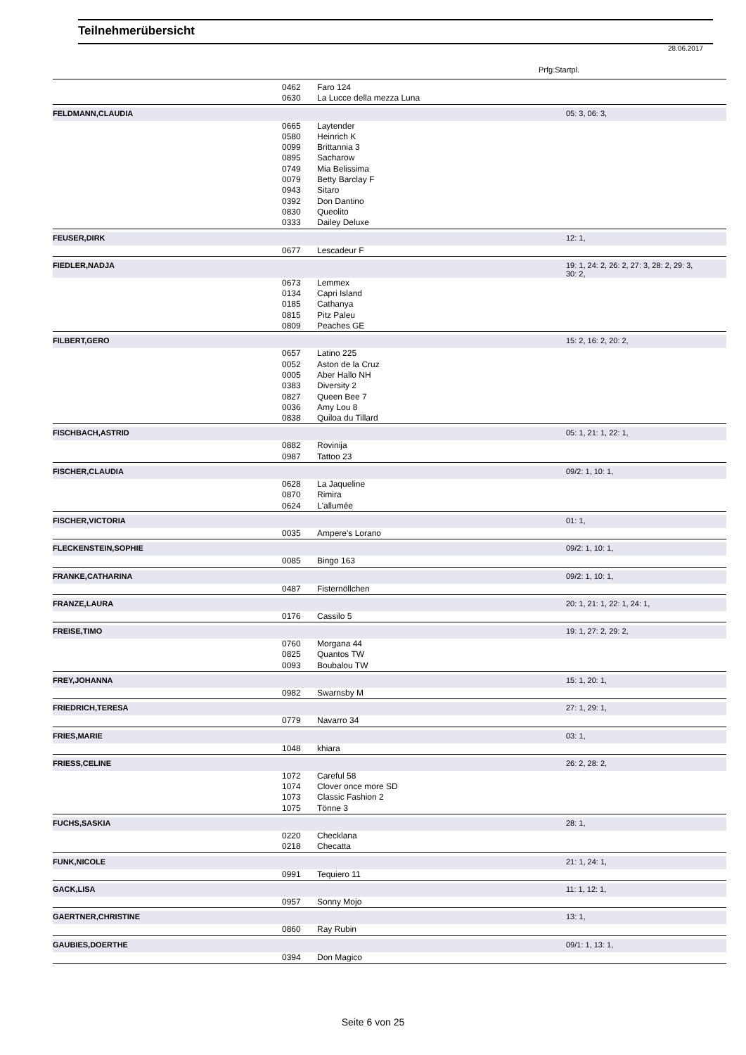Teilnehmerübersicht
28.06.2017
Prfg:Startpl.
| | 0462 | Faro 124 | |
| | 0630 | La Lucce della mezza Luna | |
| FELDMANN,CLAUDIA | | | 05: 3, 06: 3, |
| | 0665 | Laytender | |
| | 0580 | Heinrich K | |
| | 0099 | Brittannia 3 | |
| | 0895 | Sacharow | |
| | 0749 | Mia Belissima | |
| | 0079 | Betty Barclay F | |
| | 0943 | Sitaro | |
| | 0392 | Don Dantino | |
| | 0830 | Queolito | |
| | 0333 | Dailey Deluxe | |
| FEUSER,DIRK | | | 12: 1, |
| | 0677 | Lescadeur F | |
| FIEDLER,NADJA | | | 19: 1, 24: 2, 26: 2, 27: 3, 28: 2, 29: 3, 30: 2, |
| | 0673 | Lemmex | |
| | 0134 | Capri Island | |
| | 0185 | Cathanya | |
| | 0815 | Pitz Paleu | |
| | 0809 | Peaches GE | |
| FILBERT,GERO | | | 15: 2, 16: 2, 20: 2, |
| | 0657 | Latino 225 | |
| | 0052 | Aston de la Cruz | |
| | 0005 | Aber Hallo NH | |
| | 0383 | Diversity 2 | |
| | 0827 | Queen Bee 7 | |
| | 0036 | Amy Lou 8 | |
| | 0838 | Quiloa du Tillard | |
| FISCHBACH,ASTRID | | | 05: 1, 21: 1, 22: 1, |
| | 0882 | Rovinija | |
| | 0987 | Tattoo 23 | |
| FISCHER,CLAUDIA | | | 09/2: 1, 10: 1, |
| | 0628 | La Jaqueline | |
| | 0870 | Rimira | |
| | 0624 | L'allumée | |
| FISCHER,VICTORIA | | | 01: 1, |
| | 0035 | Ampere's Lorano | |
| FLECKENSTEIN,SOPHIE | | | 09/2: 1, 10: 1, |
| | 0085 | Bingo 163 | |
| FRANKE,CATHARINA | | | 09/2: 1, 10: 1, |
| | 0487 | Fisternöllchen | |
| FRANZE,LAURA | | | 20: 1, 21: 1, 22: 1, 24: 1, |
| | 0176 | Cassilo 5 | |
| FREISE,TIMO | | | 19: 1, 27: 2, 29: 2, |
| | 0760 | Morgana 44 | |
| | 0825 | Quantos TW | |
| | 0093 | Boubalou TW | |
| FREY,JOHANNA | | | 15: 1, 20: 1, |
| | 0982 | Swarnsby M | |
| FRIEDRICH,TERESA | | | 27: 1, 29: 1, |
| | 0779 | Navarro 34 | |
| FRIES,MARIE | | | 03: 1, |
| | 1048 | khiara | |
| FRIESS,CELINE | | | 26: 2, 28: 2, |
| | 1072 | Careful 58 | |
| | 1074 | Clover once more SD | |
| | 1073 | Classic Fashion 2 | |
| | 1075 | Tönne 3 | |
| FUCHS,SASKIA | | | 28: 1, |
| | 0220 | Checklana | |
| | 0218 | Checatta | |
| FUNK,NICOLE | | | 21: 1, 24: 1, |
| | 0991 | Tequiero 11 | |
| GACK,LISA | | | 11: 1, 12: 1, |
| | 0957 | Sonny Mojo | |
| GAERTNER,CHRISTINE | | | 13: 1, |
| | 0860 | Ray Rubin | |
| GAUBIES,DOERTHE | | | 09/1: 1, 13: 1, |
| | 0394 | Don Magico | |
Seite 6 von 25